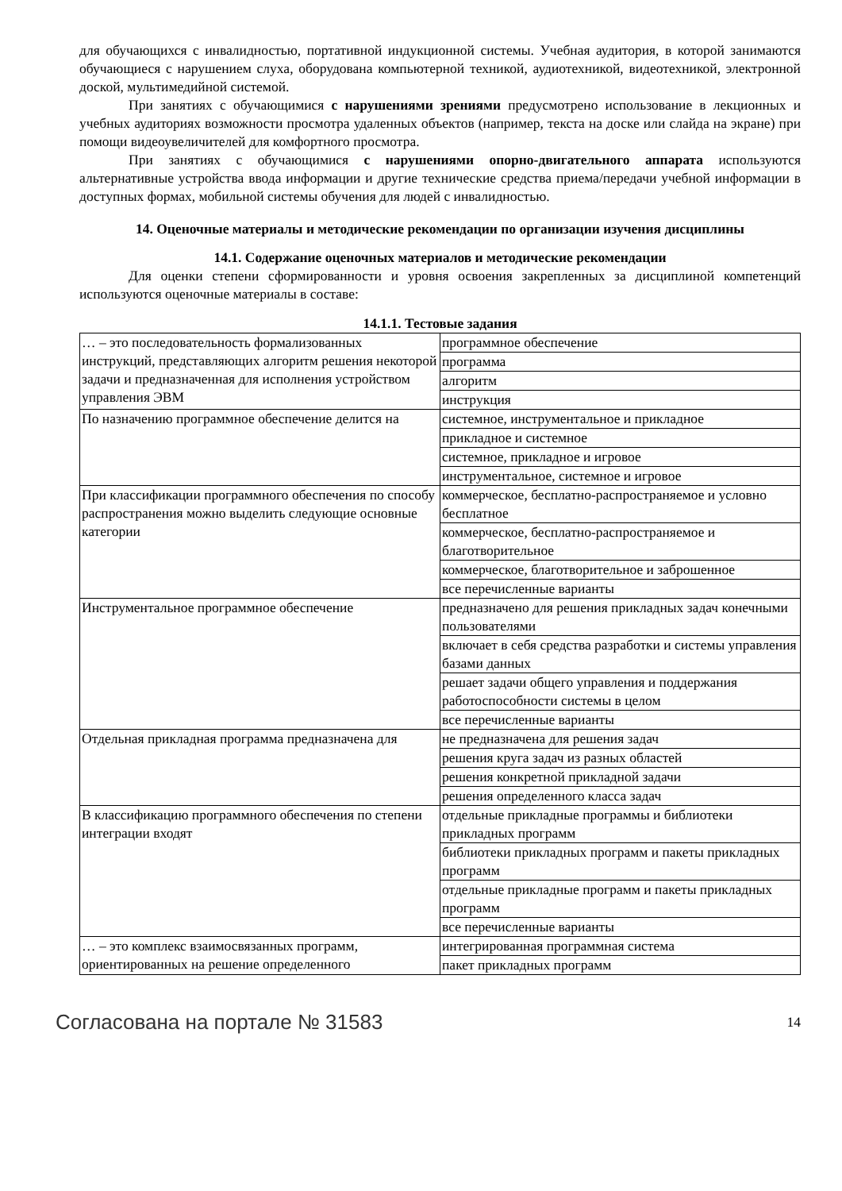для обучающихся с инвалидностью, портативной индукционной системы. Учебная аудитория, в которой занимаются обучающиеся с нарушением слуха, оборудована компьютерной техникой, аудиотехникой, видеотехникой, электронной доской, мультимедийной системой.
При занятиях с обучающимися с нарушениями зрениями предусмотрено использование в лекционных и учебных аудиториях возможности просмотра удаленных объектов (например, текста на доске или слайда на экране) при помощи видеоувеличителей для комфортного просмотра.
При занятиях с обучающимися с нарушениями опорно-двигательного аппарата используются альтернативные устройства ввода информации и другие технические средства приема/передачи учебной информации в доступных формах, мобильной системы обучения для людей с инвалидностью.
14. Оценочные материалы и методические рекомендации по организации изучения дисциплины
14.1. Содержание оценочных материалов и методические рекомендации
Для оценки степени сформированности и уровня освоения закрепленных за дисциплиной компетенций используются оценочные материалы в составе:
14.1.1. Тестовые задания
| … – это последовательность формализованных инструкций, представляющих алгоритм решения некоторой задачи и предназначенная для исполнения устройством управления ЭВМ | программное обеспечение |
| | программа |
| | алгоритм |
| | инструкция |
| По назначению программное обеспечение делится на | системное, инструментальное и прикладное |
| | прикладное и системное |
| | системное, прикладное и игровое |
| | инструментальное, системное и игровое |
| При классификации программного обеспечения по способу распространения можно выделить следующие основные категории | коммерческое, бесплатно-распространяемое и условно бесплатное |
| | коммерческое, бесплатно-распространяемое и благотворительное |
| | коммерческое, благотворительное и заброшенное |
| | все перечисленные варианты |
| Инструментальное программное обеспечение | предназначено для решения прикладных задач конечными пользователями |
| | включает в себя средства разработки и системы управления базами данных |
| | решает задачи общего управления и поддержания работоспособности системы в целом |
| | все перечисленные варианты |
| Отдельная прикладная программа предназначена для | не предназначена для решения задач |
| | решения круга задач из разных областей |
| | решения конкретной прикладной задачи |
| | решения определенного класса задач |
| В классификацию программного обеспечения по степени интеграции входят | отдельные прикладные программы и библиотеки прикладных программ |
| | библиотеки прикладных программ и пакеты прикладных программ |
| | отдельные прикладные программ и пакеты прикладных программ |
| | все перечисленные варианты |
| … – это комплекс взаимосвязанных программ, ориентированных на решение определенного | интегрированная программная система |
| | пакет прикладных программ |
Согласована на портале № 31583 14